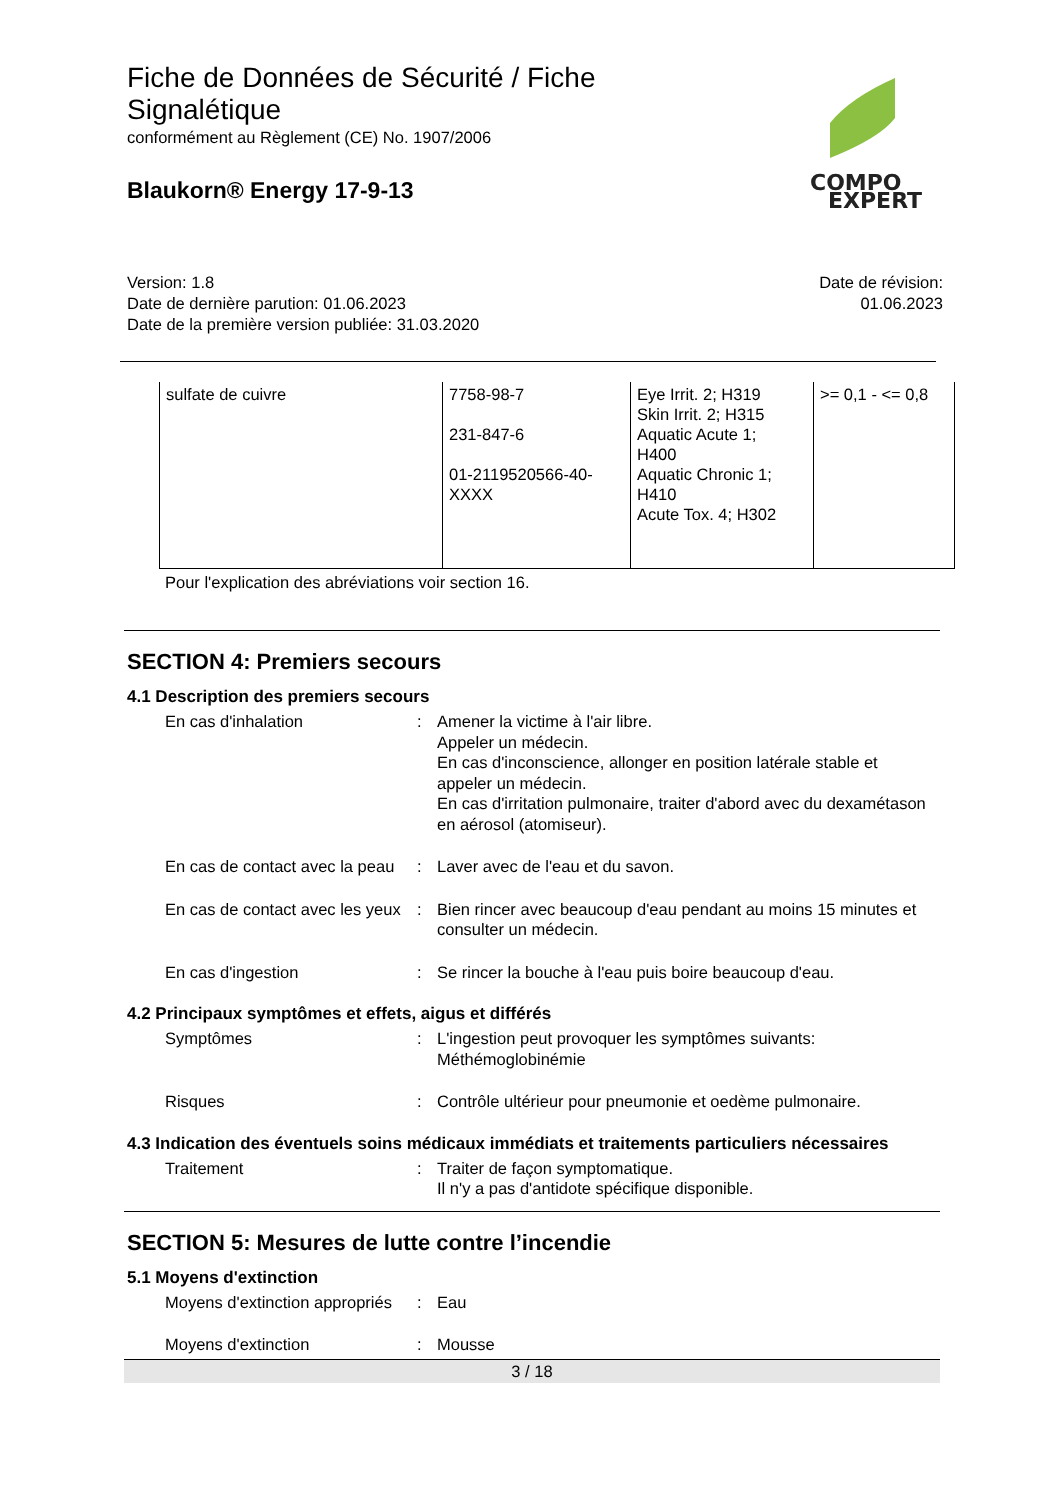Fiche de Données de Sécurité / Fiche Signalétique
conformément au Règlement (CE) No. 1907/2006
Blaukorn® Energy 17-9-13
COMPO
EXPERT
Version: 1.8
Date de dernière parution: 01.06.2023
Date de la première version publiée: 31.03.2020
Date de révision:
01.06.2023
| sulfate de cuivre | 7758-98-7 231-847-6 01-2119520566-40- XXXX | Eye Irrit. 2; H319 Skin Irrit. 2; H315 Aquatic Acute 1; H400 Aquatic Chronic 1; H410 Acute Tox. 4; H302 | >= 0,1 - <= 0,8 |
Pour l'explication des abréviations voir section 16.
SECTION 4: Premiers secours
4.1 Description des premiers secours
En cas d'inhalation : Amener la victime à l'air libre.
Appeler un médecin.
En cas d'inconscience, allonger en position latérale stable et appeler un médecin.
En cas d'irritation pulmonaire, traiter d'abord avec du dexamétason en aérosol (atomiseur).
En cas de contact avec la peau
: Laver avec de l'eau et du savon.
En cas de contact avec les yeux
: Bien rincer avec beaucoup d'eau pendant au moins 15 minutes et consulter un médecin.
En cas d'ingestion : Se rincer la bouche à l'eau puis boire beaucoup d'eau.
4.2 Principaux symptômes et effets, aigus et différés
Symptômes : L'ingestion peut provoquer les symptômes suivants:
Méthémoglobinémie
Risques : Contrôle ultérieur pour pneumonie et oedème pulmonaire.
4.3 Indication des éventuels soins médicaux immédiats et traitements particuliers nécessaires
Traitement : Traiter de façon symptomatique.
Il n'y a pas d'antidote spécifique disponible.
SECTION 5: Mesures de lutte contre l’incendie
5.1 Moyens d'extinction
Moyens d'extinction appropriés
: Eau
Moyens d'extinction : Mousse
3 / 18